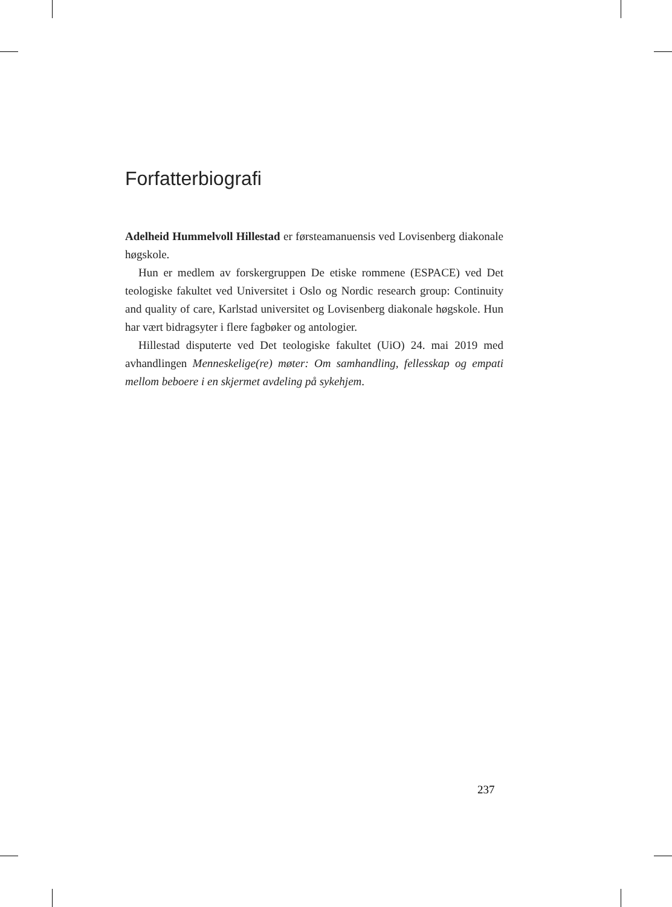Forfatterbiografi
Adelheid Hummelvoll Hillestad er førsteamanuensis ved Lovisenberg diakonale høgskole.
Hun er medlem av forskergruppen De etiske rommene (ESPACE) ved Det teologiske fakultet ved Universitet i Oslo og Nordic research group: Continuity and quality of care, Karlstad universitet og Lovisenberg diakonale høgskole. Hun har vært bidragsyter i flere fagbøker og antologier.
Hillestad disputerte ved Det teologiske fakultet (UiO) 24. mai 2019 med avhandlingen Menneskelige(re) møter: Om samhandling, fellesskap og empati mellom beboere i en skjermet avdeling på sykehjem.
237